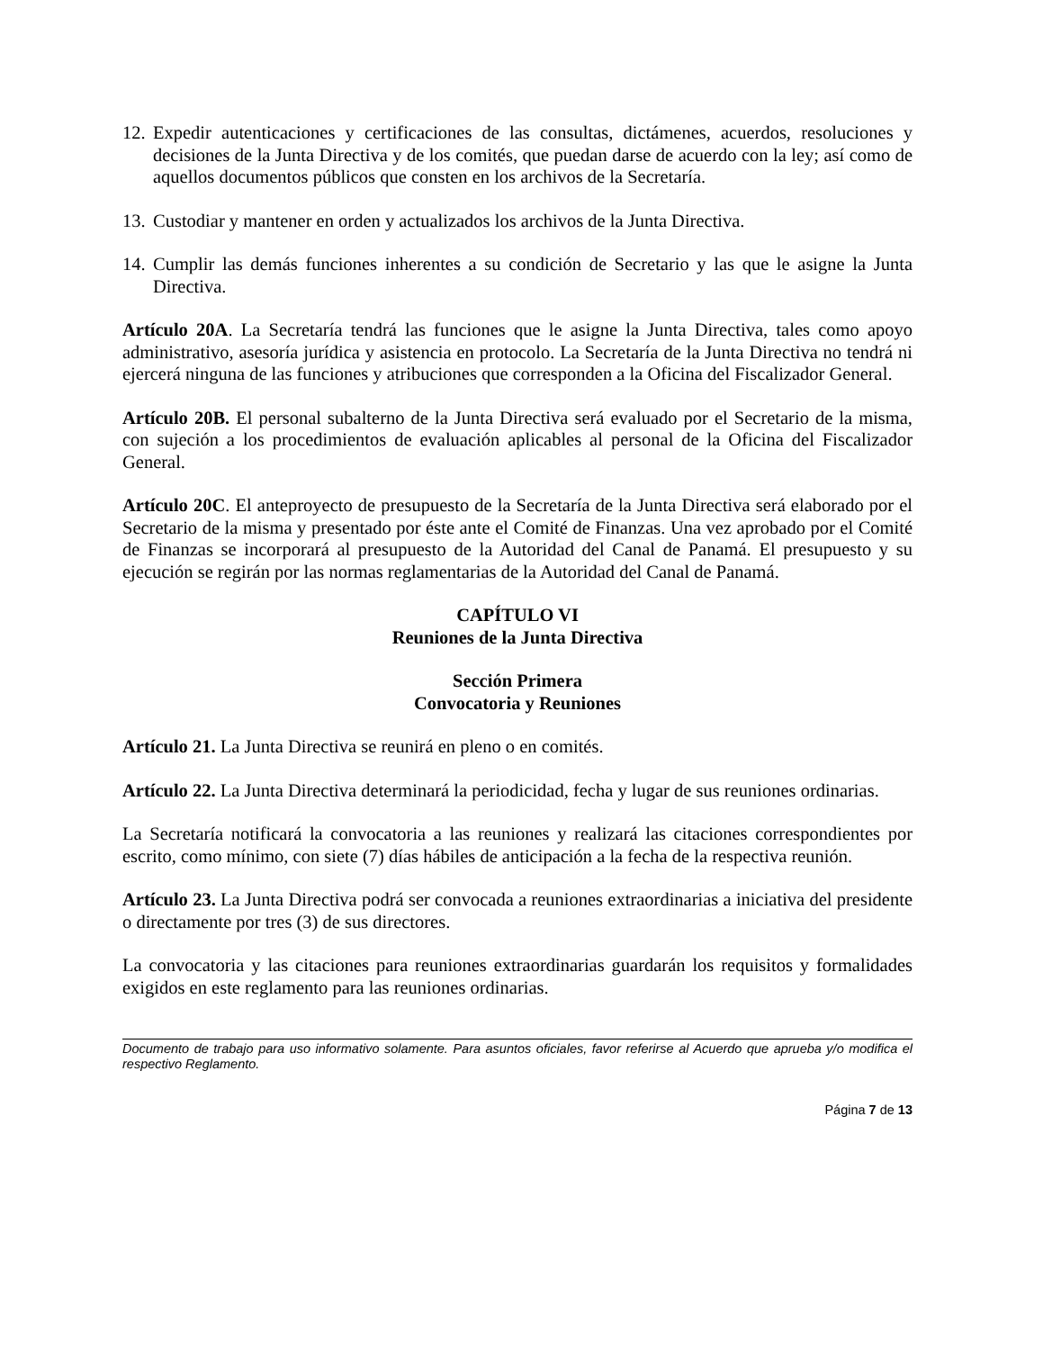12. Expedir autenticaciones y certificaciones de las consultas, dictámenes, acuerdos, resoluciones y decisiones de la Junta Directiva y de los comités, que puedan darse de acuerdo con la ley; así como de aquellos documentos públicos que consten en los archivos de la Secretaría.
13. Custodiar y mantener en orden y actualizados los archivos de la Junta Directiva.
14. Cumplir las demás funciones inherentes a su condición de Secretario y las que le asigne la Junta Directiva.
Artículo 20A. La Secretaría tendrá las funciones que le asigne la Junta Directiva, tales como apoyo administrativo, asesoría jurídica y asistencia en protocolo. La Secretaría de la Junta Directiva no tendrá ni ejercerá ninguna de las funciones y atribuciones que corresponden a la Oficina del Fiscalizador General.
Artículo 20B. El personal subalterno de la Junta Directiva será evaluado por el Secretario de la misma, con sujeción a los procedimientos de evaluación aplicables al personal de la Oficina del Fiscalizador General.
Artículo 20C. El anteproyecto de presupuesto de la Secretaría de la Junta Directiva será elaborado por el Secretario de la misma y presentado por éste ante el Comité de Finanzas. Una vez aprobado por el Comité de Finanzas se incorporará al presupuesto de la Autoridad del Canal de Panamá. El presupuesto y su ejecución se regirán por las normas reglamentarias de la Autoridad del Canal de Panamá.
CAPÍTULO VI
Reuniones de la Junta Directiva
Sección Primera
Convocatoria y Reuniones
Artículo 21. La Junta Directiva se reunirá en pleno o en comités.
Artículo 22. La Junta Directiva determinará la periodicidad, fecha y lugar de sus reuniones ordinarias.
La Secretaría notificará la convocatoria a las reuniones y realizará las citaciones correspondientes por escrito, como mínimo, con siete (7) días hábiles de anticipación a la fecha de la respectiva reunión.
Artículo 23. La Junta Directiva podrá ser convocada a reuniones extraordinarias a iniciativa del presidente o directamente por tres (3) de sus directores.
La convocatoria y las citaciones para reuniones extraordinarias guardarán los requisitos y formalidades exigidos en este reglamento para las reuniones ordinarias.
Documento de trabajo para uso informativo solamente. Para asuntos oficiales, favor referirse al Acuerdo que aprueba y/o modifica el respectivo Reglamento.
Página 7 de 13